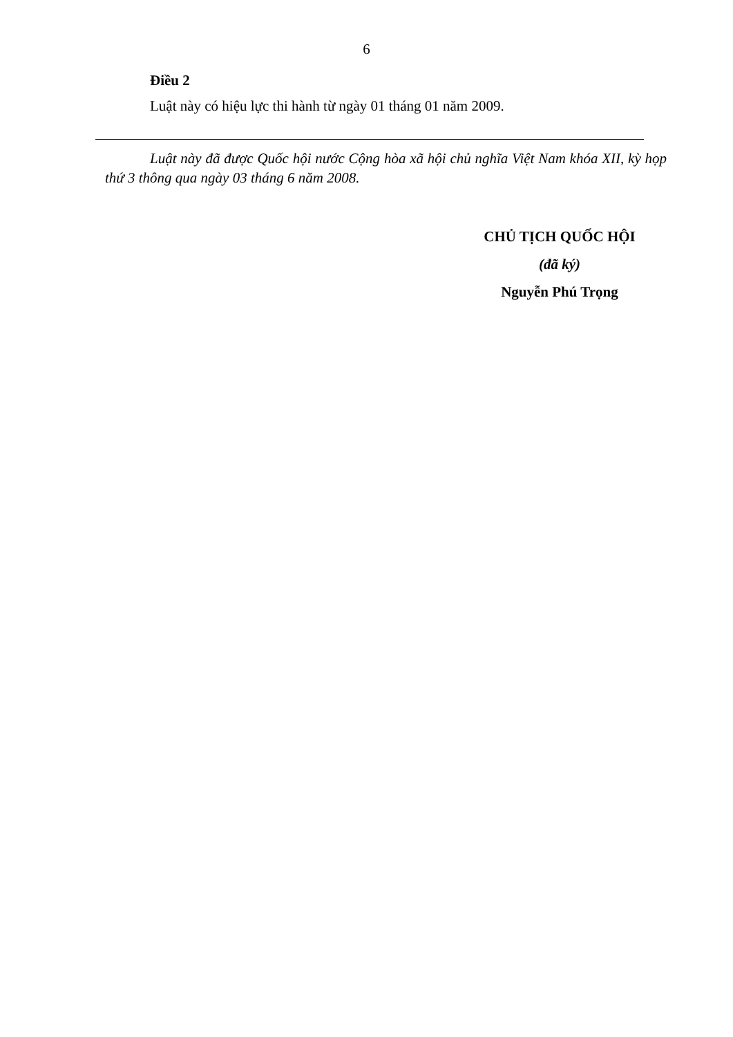6
Điều 2
Luật này có hiệu lực thi hành từ ngày 01 tháng 01 năm 2009.
Luật này đã được Quốc hội nước Cộng hòa xã hội chủ nghĩa Việt Nam khóa XII, kỳ họp thứ 3 thông qua ngày 03 tháng 6 năm 2008.
CHỦ TỊCH QUỐC HỘI
(đã ký)
Nguyễn Phú Trọng